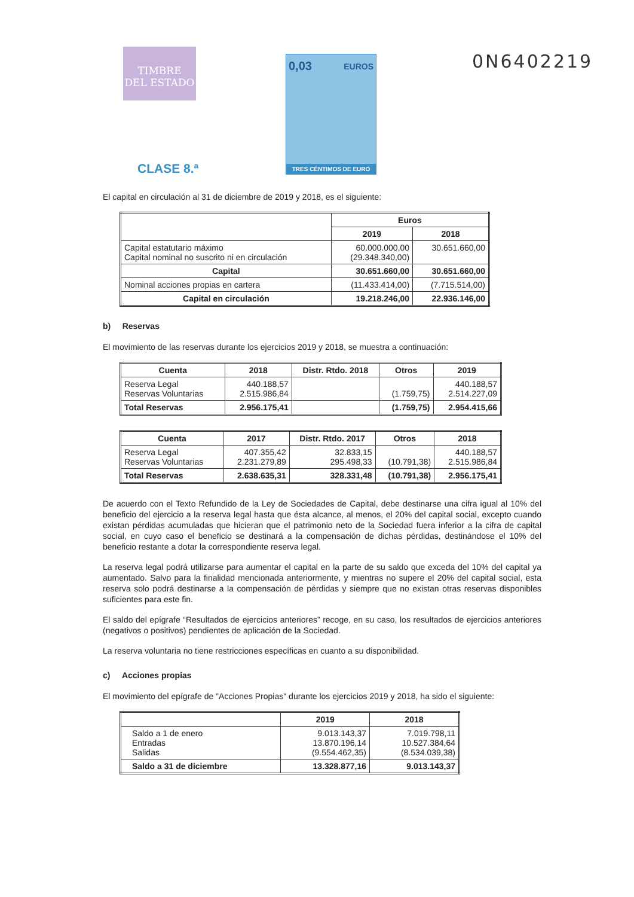TIMBRE
DEL ESTADO
0,03 EUROS
TRES CÉNTIMOS DE EURO
0N6402219
CLASE 8.ª
El capital en circulación al 31 de diciembre de 2019 y 2018, es el siguiente:
| | Euros | |
| --- | --- | --- |
| | 2019 | 2018 |
| Capital estatutario máximo Capital nominal no suscrito ni en circulación | 60.000.000,00 (29.348.340,00) | 30.651.660,00 |
| Capital | 30.651.660,00 | 30.651.660,00 |
| Nominal acciones propias en cartera | (11.433.414,00) | (7.715.514,00) |
| Capital en circulación | 19.218.246,00 | 22.936.146,00 |
b) Reservas
El movimiento de las reservas durante los ejercicios 2019 y 2018, se muestra a continuación:
| Cuenta | 2018 | Distr. Rtdo. 2018 | Otros | 2019 |
| --- | --- | --- | --- | --- |
| Reserva Legal Reservas Voluntarias | 440.188,57 2.515.986,84 | | (1.759,75) | 440.188,57 2.514.227,09 |
| Total Reservas | 2.956.175,41 | | (1.759,75) | 2.954.415,66 |
| Cuenta | 2017 | Distr. Rtdo. 2017 | Otros | 2018 |
| --- | --- | --- | --- | --- |
| Reserva Legal Reservas Voluntarias | 407.355,42 2.231.279,89 | 32.833,15 295.498,33 | (10.791,38) | 440.188,57 2.515.986,84 |
| Total Reservas | 2.638.635,31 | 328.331,48 | (10.791,38) | 2.956.175,41 |
De acuerdo con el Texto Refundido de la Ley de Sociedades de Capital, debe destinarse una cifra igual al 10% del beneficio del ejercicio a la reserva legal hasta que ésta alcance, al menos, el 20% del capital social, excepto cuando existan pérdidas acumuladas que hicieran que el patrimonio neto de la Sociedad fuera inferior a la cifra de capital social, en cuyo caso el beneficio se destinará a la compensación de dichas pérdidas, destinándose el 10% del beneficio restante a dotar la correspondiente reserva legal.
La reserva legal podrá utilizarse para aumentar el capital en la parte de su saldo que exceda del 10% del capital ya aumentado. Salvo para la finalidad mencionada anteriormente, y mientras no supere el 20% del capital social, esta reserva solo podrá destinarse a la compensación de pérdidas y siempre que no existan otras reservas disponibles suficientes para este fin.
El saldo del epígrafe “Resultados de ejercicios anteriores” recoge, en su caso, los resultados de ejercicios anteriores (negativos o positivos) pendientes de aplicación de la Sociedad.
La reserva voluntaria no tiene restricciones específicas en cuanto a su disponibilidad.
c) Acciones propias
El movimiento del epígrafe de "Acciones Propias" durante los ejercicios 2019 y 2018, ha sido el siguiente:
| | 2019 | 2018 |
| --- | --- | --- |
| Saldo a 1 de enero Entradas Salidas | 9.013.143,37 13.870.196,14 (9.554.462,35) | 7.019.798,11 10.527.384,64 (8.534.039,38) |
| Saldo a 31 de diciembre | 13.328.877,16 | 9.013.143,37 |